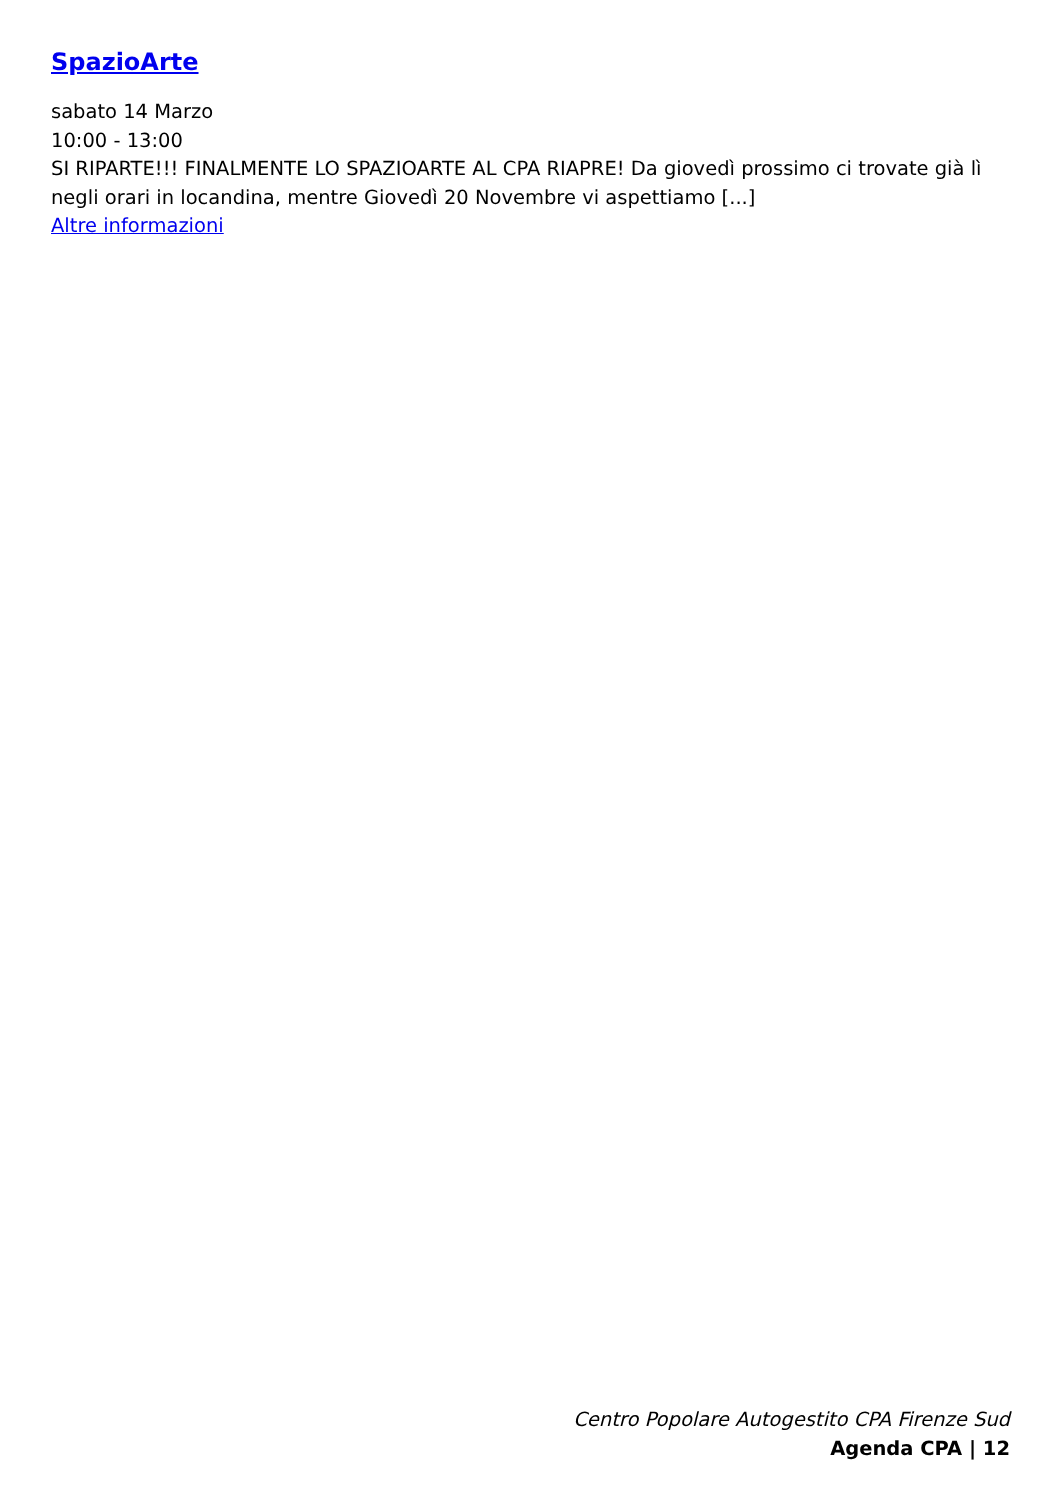SpazioArte
sabato 14 Marzo
10:00 - 13:00
SI RIPARTE!!! FINALMENTE LO SPAZIOARTE AL CPA RIAPRE! Da giovedì prossimo ci trovate già lì negli orari in locandina, mentre Giovedì 20 Novembre vi aspettiamo [...]
Altre informazioni
Centro Popolare Autogestito CPA Firenze Sud
Agenda CPA | 12